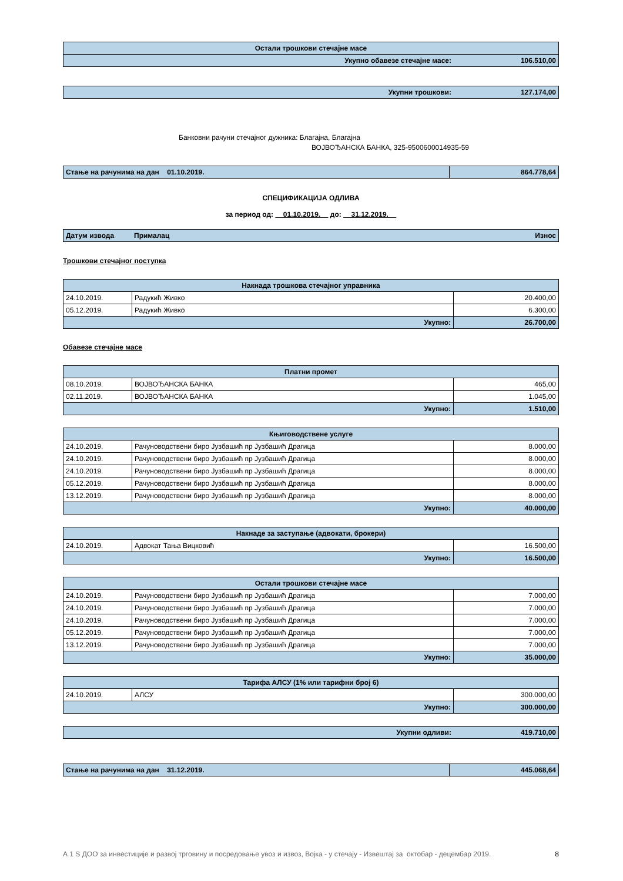| Остали трошкови стечајне масе | |
| Укупно обавезе стечајне масе: | 106.510,00 |
| Укупни трошкови: | 127.174,00 |
Банковни рачуни стечајног дужника: Благајна, Благајна
ВОЈВОЂАНСКА БАНКА, 325-9500600014935-59
| Стање на рачунима на дан 01.10.2019. | 864.778,64 |
СПЕЦИФИКАЦИЈА ОДЛИВА
за период од: 01.10.2019. до: 31.12.2019.
| Датум извода | Прималац | Износ |
Трошкови стечајног поступка
| Накнада трошкова стечајног управника | | |
| 24.10.2019. | Радукић Живко | 20.400,00 |
| 05.12.2019. | Радукић Живко | 6.300,00 |
| Укупно: | | 26.700,00 |
Обавезе стечајне масе
| Платни промет | | |
| 08.10.2019. | ВОЈВОЂАНСКА БАНКА | 465,00 |
| 02.11.2019. | ВОЈВОЂАНСКА БАНКА | 1.045,00 |
| Укупно: | | 1.510,00 |
| Књиговодствене услуге | | |
| 24.10.2019. | Рачуноводствени биро Јузбашић пр Јузбашић Драгица | 8.000,00 |
| 24.10.2019. | Рачуноводствени биро Јузбашић пр Јузбашић Драгица | 8.000,00 |
| 24.10.2019. | Рачуноводствени биро Јузбашић пр Јузбашић Драгица | 8.000,00 |
| 05.12.2019. | Рачуноводствени биро Јузбашић пр Јузбашић Драгица | 8.000,00 |
| 13.12.2019. | Рачуноводствени биро Јузбашић пр Јузбашић Драгица | 8.000,00 |
| Укупно: | | 40.000,00 |
| Накнаде за заступање (адвокати, брокери) | | |
| 24.10.2019. | Адвокат Тања Вицковић | 16.500,00 |
| Укупно: | | 16.500,00 |
| Остали трошкови стечајне масе | | |
| 24.10.2019. | Рачуноводствени биро Јузбашић пр Јузбашић Драгица | 7.000,00 |
| 24.10.2019. | Рачуноводствени биро Јузбашић пр Јузбашић Драгица | 7.000,00 |
| 24.10.2019. | Рачуноводствени биро Јузбашић пр Јузбашић Драгица | 7.000,00 |
| 05.12.2019. | Рачуноводствени биро Јузбашић пр Јузбашић Драгица | 7.000,00 |
| 13.12.2019. | Рачуноводствени биро Јузбашић пр Јузбашић Драгица | 7.000,00 |
| Укупно: | | 35.000,00 |
| Тарифа АЛСУ (1% или тарифни број 6) | | |
| 24.10.2019. | АЛСУ | 300.000,00 |
| Укупно: | | 300.000,00 |
| Укупни одливи: | 419.710,00 |
| Стање на рачунима на дан 31.12.2019. | 445.068,64 |
А 1 S ДОО за инвестиције и развој трговину и посредовање увоз и извоз, Војка - у стечају - Извештај за октобар - децембар 2019. 8